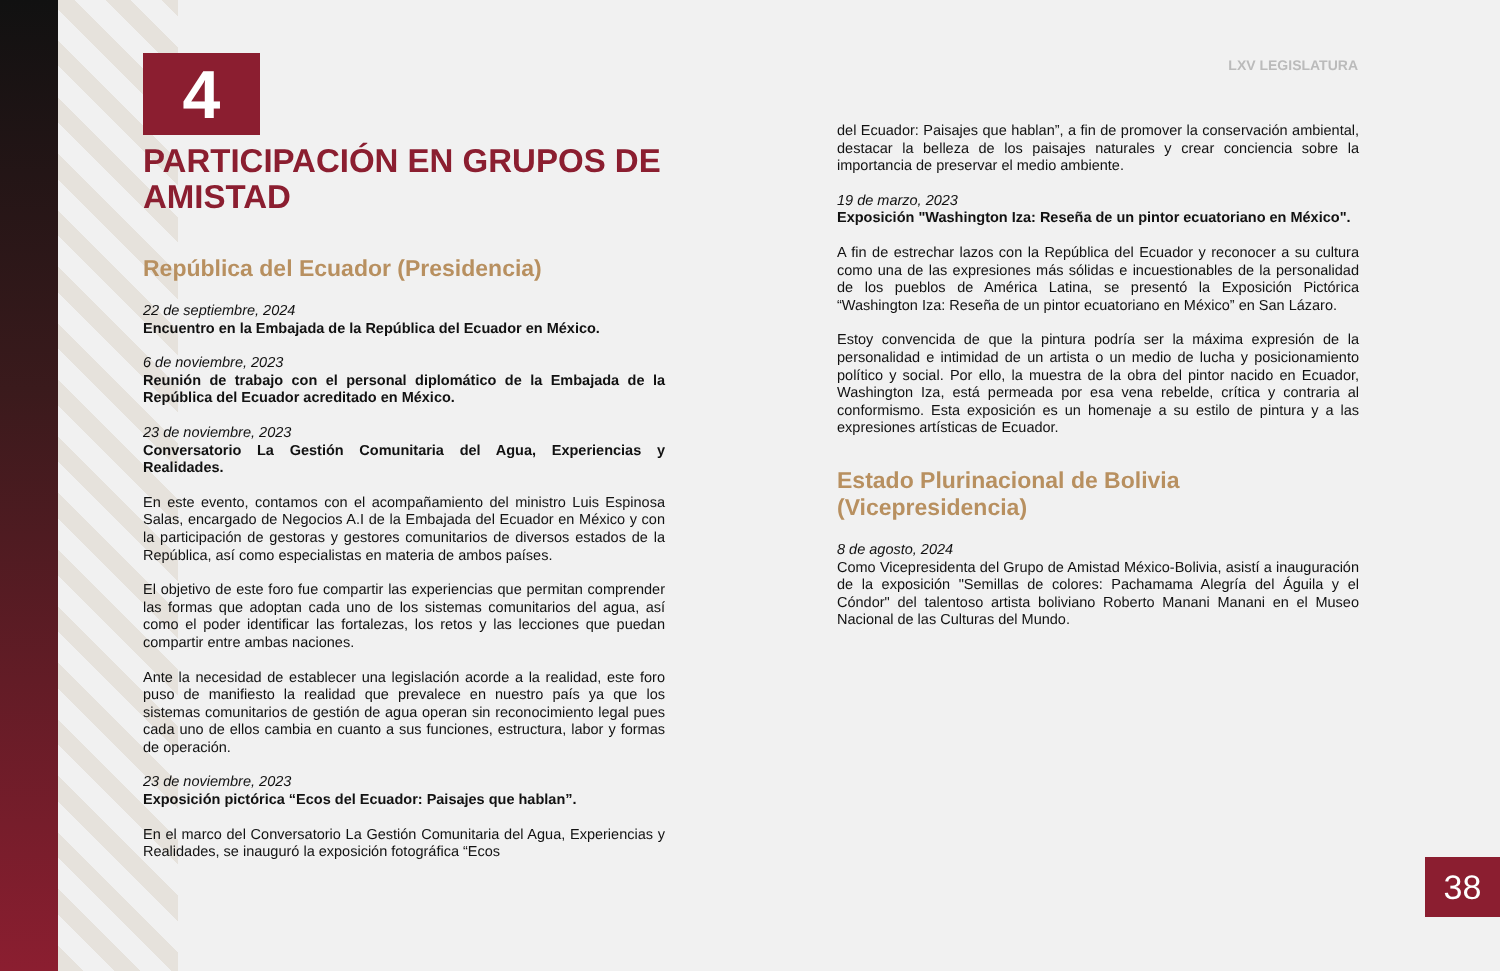LXV LEGISLATURA
4
PARTICIPACIÓN EN GRUPOS DE AMISTAD
República del Ecuador (Presidencia)
22 de septiembre, 2024
Encuentro en la Embajada de la República del Ecuador en México.
6 de noviembre, 2023
Reunión de trabajo con el personal diplomático de la Embajada de la República del Ecuador acreditado en México.
23 de noviembre, 2023
Conversatorio La Gestión Comunitaria del Agua, Experiencias y Realidades.
En este evento, contamos con el acompañamiento del ministro Luis Espinosa Salas, encargado de Negocios A.I de la Embajada del Ecuador en México y con la participación de gestoras y gestores comunitarios de diversos estados de la República, así como especialistas en materia de ambos países.
El objetivo de este foro fue compartir las experiencias que permitan comprender las formas que adoptan cada uno de los sistemas comunitarios del agua, así como el poder identificar las fortalezas, los retos y las lecciones que puedan compartir entre ambas naciones.
Ante la necesidad de establecer una legislación acorde a la realidad, este foro puso de manifiesto la realidad que prevalece en nuestro país ya que los sistemas comunitarios de gestión de agua operan sin reconocimiento legal pues cada uno de ellos cambia en cuanto a sus funciones, estructura, labor y formas de operación.
23 de noviembre, 2023
Exposición pictórica “Ecos del Ecuador: Paisajes que hablan”.
En el marco del Conversatorio La Gestión Comunitaria del Agua, Experiencias y Realidades, se inauguró la exposición fotográfica “Ecos
del Ecuador: Paisajes que hablan”, a fin de promover la conservación ambiental, destacar la belleza de los paisajes naturales y crear conciencia sobre la importancia de preservar el medio ambiente.
19 de marzo, 2023
Exposición "Washington Iza: Reseña de un pintor ecuatoriano en México".
A fin de estrechar lazos con la República del Ecuador y reconocer a su cultura como una de las expresiones más sólidas e incuestionables de la personalidad de los pueblos de América Latina, se presentó la Exposición Pictórica “Washington Iza: Reseña de un pintor ecuatoriano en México” en San Lázaro.
Estoy convencida de que la pintura podría ser la máxima expresión de la personalidad e intimidad de un artista o un medio de lucha y posicionamiento político y social. Por ello, la muestra de la obra del pintor nacido en Ecuador, Washington Iza, está permeada por esa vena rebelde, crítica y contraria al conformismo. Esta exposición es un homenaje a su estilo de pintura y a las expresiones artísticas de Ecuador.
Estado Plurinacional de Bolivia (Vicepresidencia)
8 de agosto, 2024
Como Vicepresidenta del Grupo de Amistad México-Bolivia, asistí a inauguración de la exposición "Semillas de colores: Pachamama Alegría del Águila y el Cóndor" del talentoso artista boliviano Roberto Manani Manani en el Museo Nacional de las Culturas del Mundo.
38